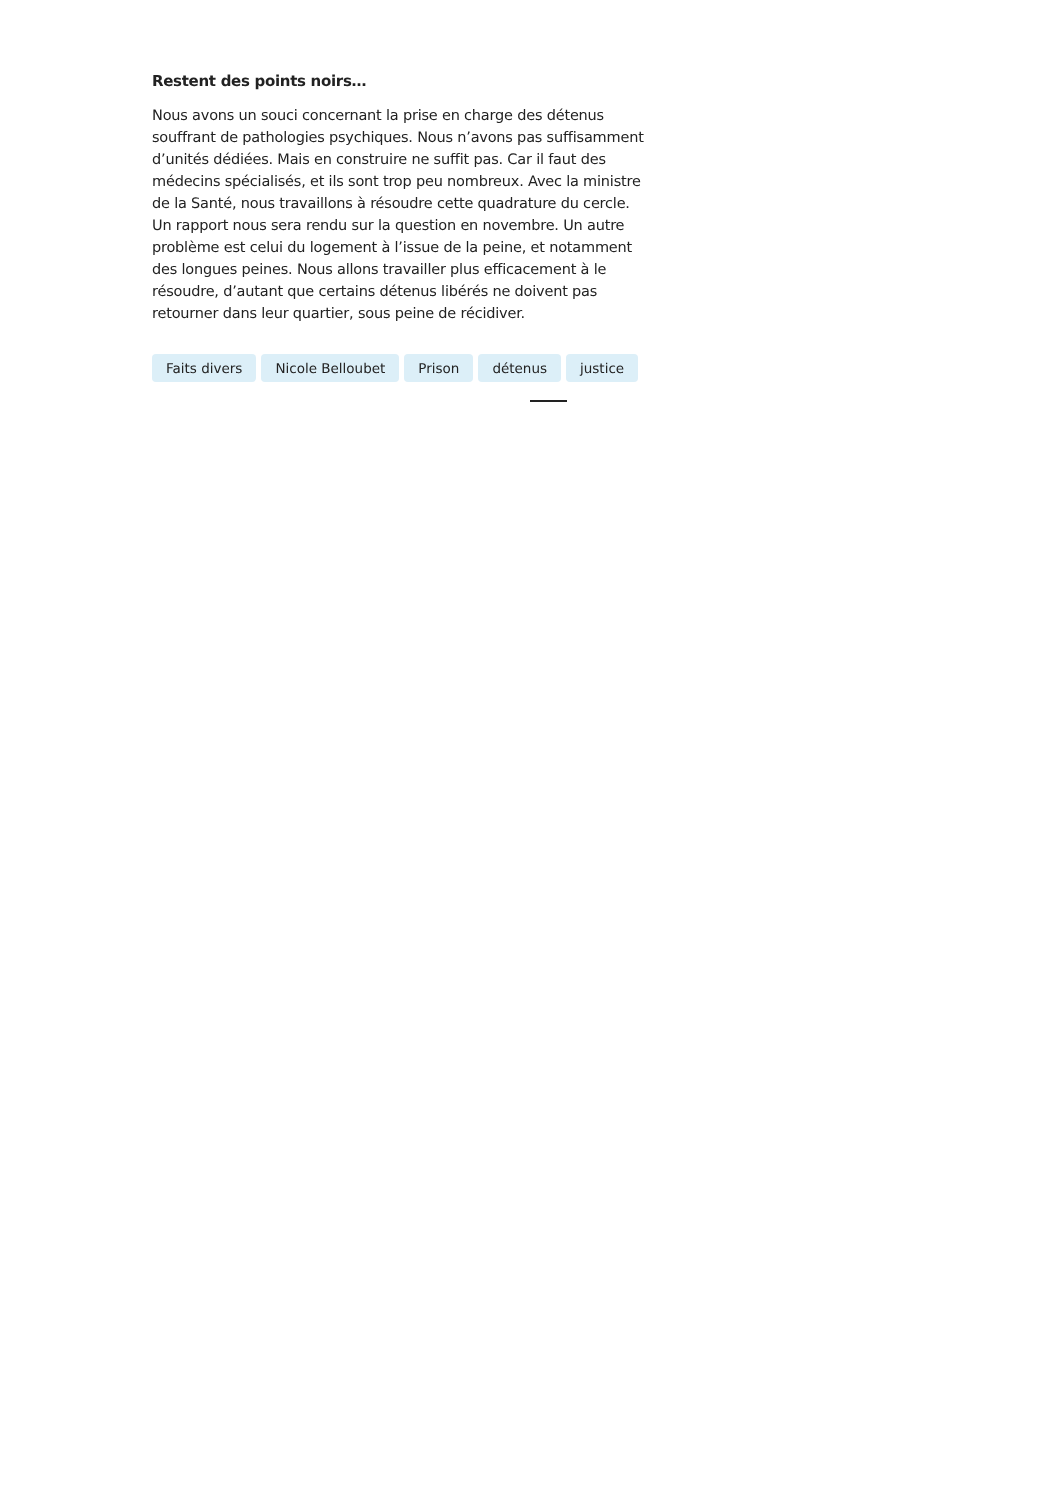Restent des points noirs…
Nous avons un souci concernant la prise en charge des détenus souffrant de pathologies psychiques. Nous n’avons pas suffisamment d’unités dédiées. Mais en construire ne suffit pas. Car il faut des médecins spécialisés, et ils sont trop peu nombreux. Avec la ministre de la Santé, nous travaillons à résoudre cette quadrature du cercle. Un rapport nous sera rendu sur la question en novembre. Un autre problème est celui du logement à l’issue de la peine, et notamment des longues peines. Nous allons travailler plus efficacement à le résoudre, d’autant que certains détenus libérés ne doivent pas retourner dans leur quartier, sous peine de récidiver.
Faits divers Nicole Belloubet Prison détenus justice